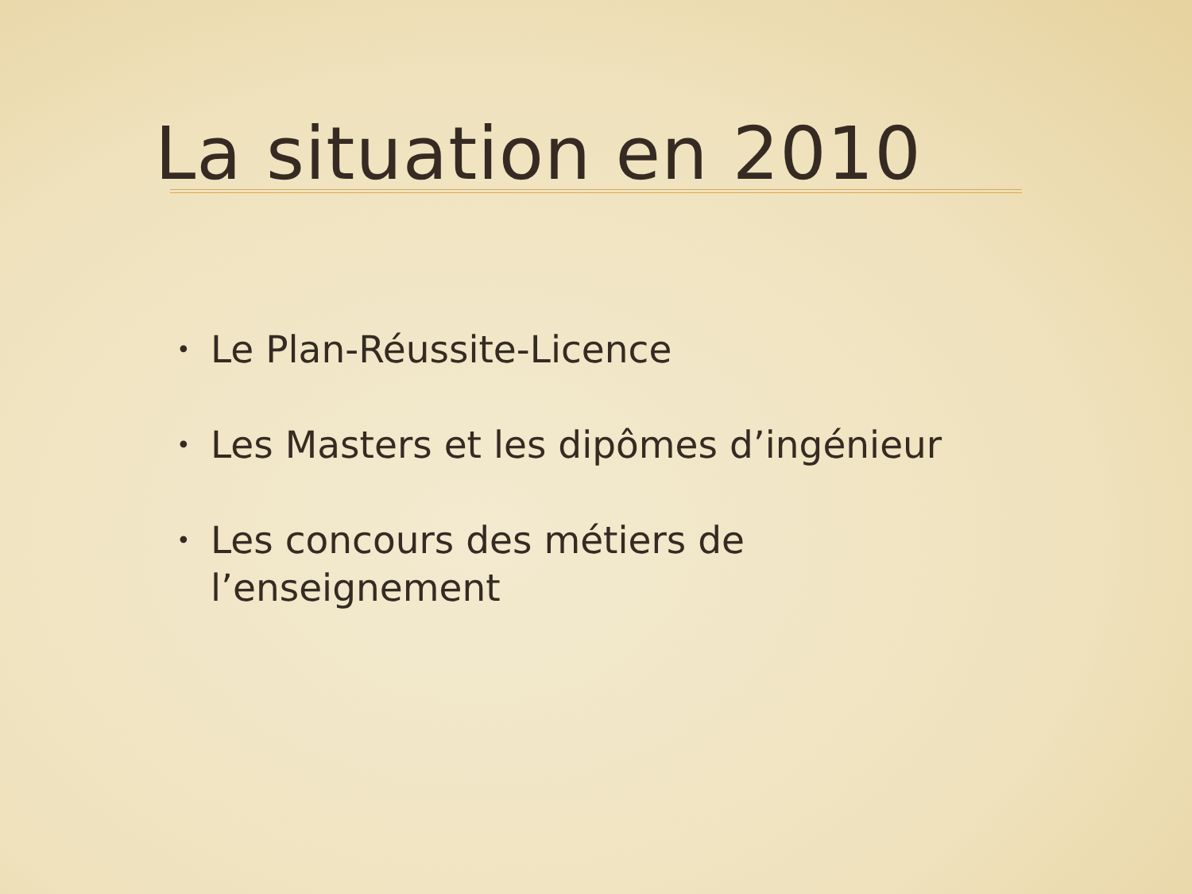La situation en 2010
• Le Plan-Réussite-Licence
• Les Masters et les dipômes d’ingénieur
• Les concours des métiers de
l’enseignement